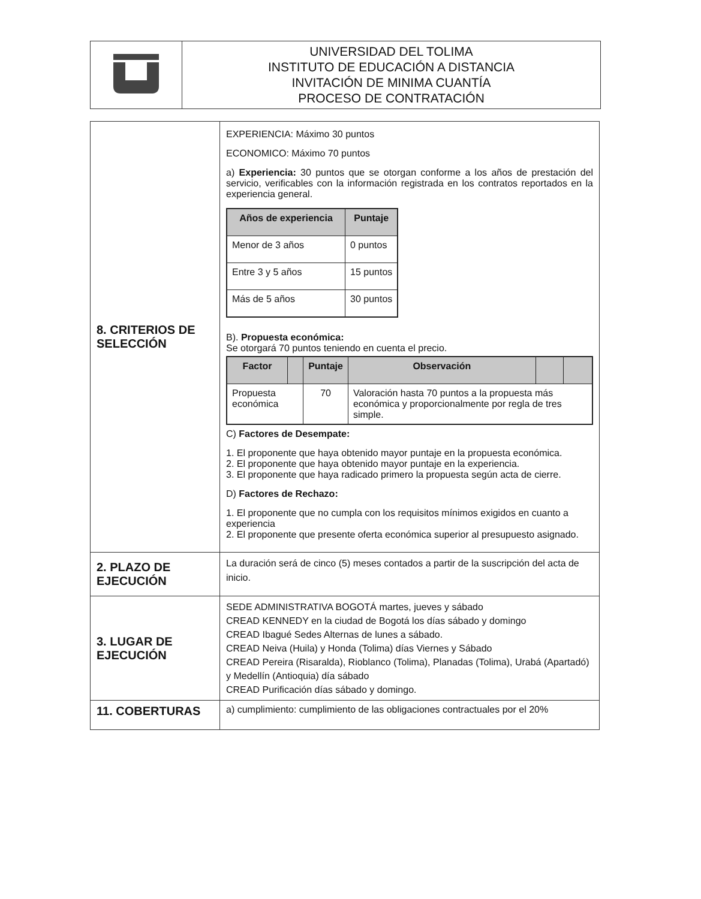| | UNIVERSIDAD DEL TOLIMA INSTITUTO DE EDUCACIÓN A DISTANCIA INVITACIÓN DE MINIMA CUANTÍA PROCESO DE CONTRATACIÓN |
| 8. CRITERIOS DE SELECCIÓN | EXPERIENCIA: Máximo 30 puntos ECONOMICO: Máximo 70 puntos a) Experiencia: 30 puntos que se otorgan conforme a los años de prestación del servicio, verificables con la información registrada en los contratos reportados en la experiencia general. / Años de experiencia / Puntaje / / --- / --- / / Menor de 3 años / 0 puntos / / Entre 3 y 5 años / 15 puntos / / Más de 5 años / 30 puntos / B). Propuesta económica: Se otorgará 70 puntos teniendo en cuenta el precio. / Factor / / Puntaje / Observación / / / / --- / --- / --- / --- / --- / --- / / Propuesta económica / / 70 / Valoración hasta 70 puntos a la propuesta más económica y proporcionalmente por regla de tres simple. / / / C) Factores de Desempate: 1. El proponente que haya obtenido mayor puntaje en la propuesta económica. 2. El proponente que haya obtenido mayor puntaje en la experiencia. 3. El proponente que haya radicado primero la propuesta según acta de cierre. D) Factores de Rechazo: 1. El proponente que no cumpla con los requisitos mínimos exigidos en cuanto a experiencia 2. El proponente que presente oferta económica superior al presupuesto asignado. |
| 2. PLAZO DE EJECUCIÓN | La duración será de cinco (5) meses contados a partir de la suscripción del acta de inicio. |
| 3. LUGAR DE EJECUCIÓN | SEDE ADMINISTRATIVA BOGOTÁ martes, jueves y sábado CREAD KENNEDY en la ciudad de Bogotá los días sábado y domingo CREAD Ibagué Sedes Alternas de lunes a sábado. CREAD Neiva (Huila) y Honda (Tolima) días Viernes y Sábado CREAD Pereira (Risaralda), Rioblanco (Tolima), Planadas (Tolima), Urabá (Apartadó) y Medellín (Antioquia) día sábado CREAD Purificación días sábado y domingo. |
| 11. COBERTURAS | a) cumplimiento: cumplimiento de las obligaciones contractuales por el 20% |